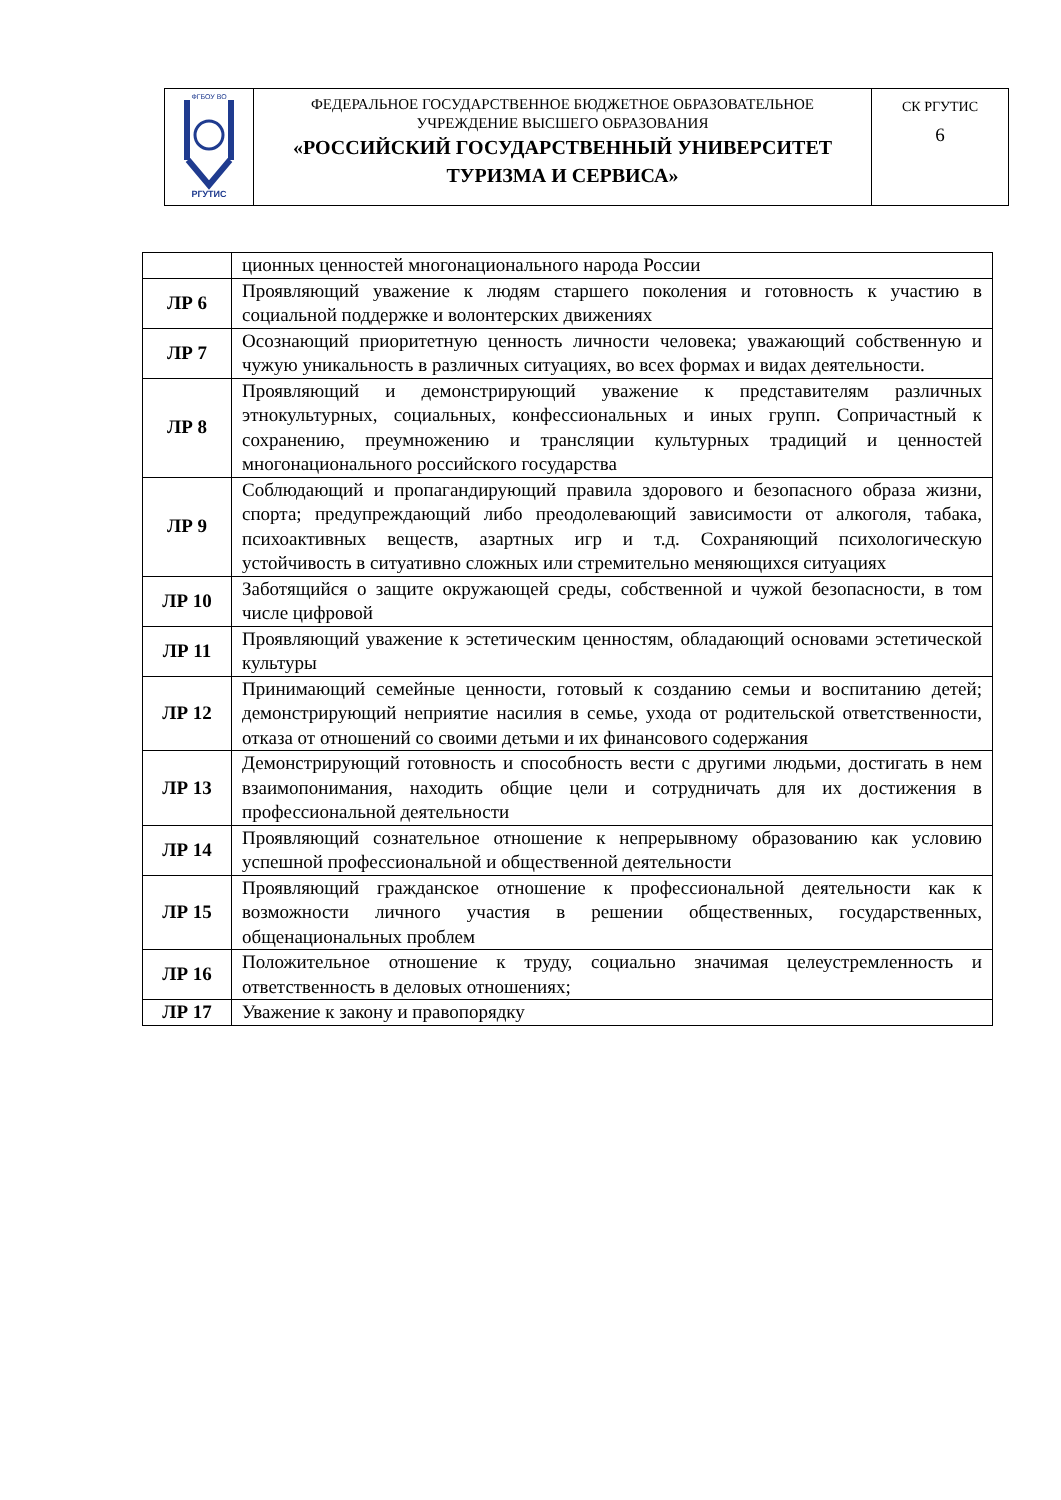| ФГБОУ ВО РГУТИС | ФЕДЕРАЛЬНОЕ ГОСУДАРСТВЕННОЕ БЮДЖЕТНОЕ ОБРАЗОВАТЕЛЬНОЕ УЧРЕЖДЕНИЕ ВЫСШЕГО ОБРАЗОВАНИЯ «РОССИЙСКИЙ ГОСУДАРСТВЕННЫЙ УНИВЕРСИТЕТ ТУРИЗМА И СЕРВИСА» | СК РГУТИС 6 |
| | ционных ценностей многонационального народа России |
| ЛР 6 | Проявляющий уважение к людям старшего поколения и готовность к участию в социальной поддержке и волонтерских движениях |
| ЛР 7 | Осознающий приоритетную ценность личности человека; уважающий собственную и чужую уникальность в различных ситуациях, во всех формах и видах деятельности. |
| ЛР 8 | Проявляющий и демонстрирующий уважение к представителям различных этнокультурных, социальных, конфессиональных и иных групп. Сопричастный к сохранению, преумножению и трансляции культурных традиций и ценностей многонационального российского государства |
| ЛР 9 | Соблюдающий и пропагандирующий правила здорового и безопасного образа жизни, спорта; предупреждающий либо преодолевающий зависимости от алкоголя, табака, психоактивных веществ, азартных игр и т.д. Сохраняющий психологическую устойчивость в ситуативно сложных или стремительно меняющихся ситуациях |
| ЛР 10 | Заботящийся о защите окружающей среды, собственной и чужой безопасности, в том числе цифровой |
| ЛР 11 | Проявляющий уважение к эстетическим ценностям, обладающий основами эстетической культуры |
| ЛР 12 | Принимающий семейные ценности, готовый к созданию семьи и воспитанию детей; демонстрирующий неприятие насилия в семье, ухода от родительской ответственности, отказа от отношений со своими детьми и их финансового содержания |
| ЛР 13 | Демонстрирующий готовность и способность вести с другими людьми, достигать в нем взаимопонимания, находить общие цели и сотрудничать для их достижения в профессиональной деятельности |
| ЛР 14 | Проявляющий сознательное отношение к непрерывному образованию как условию успешной профессиональной и общественной деятельности |
| ЛР 15 | Проявляющий гражданское отношение к профессиональной деятельности как к возможности личного участия в решении общественных, государственных, общенациональных проблем |
| ЛР 16 | Положительное отношение к труду, социально значимая целеустремленность и ответственность в деловых отношениях; |
| ЛР 17 | Уважение к закону и правопорядку |